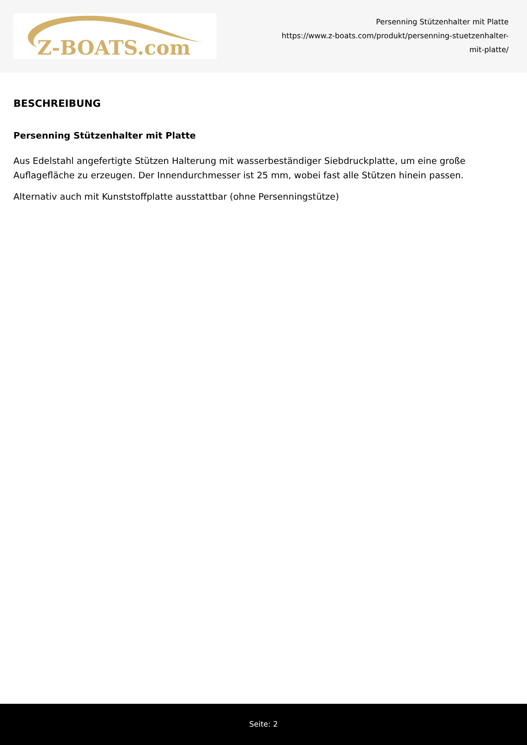Z-BOATS.com
Persenning Stützenhalter mit Platte
https://www.z-boats.com/produkt/persenning-stuetzenhalter-
mit-platte/
BESCHREIBUNG
Persenning Stützenhalter mit Platte
Aus Edelstahl angefertigte Stützen Halterung mit wasserbeständiger Siebdruckplatte, um eine große Auflagefläche zu erzeugen. Der Innendurchmesser ist 25 mm, wobei fast alle Stützen hinein passen.
Alternativ auch mit Kunststoffplatte ausstattbar (ohne Persenningstütze)
Seite: 2